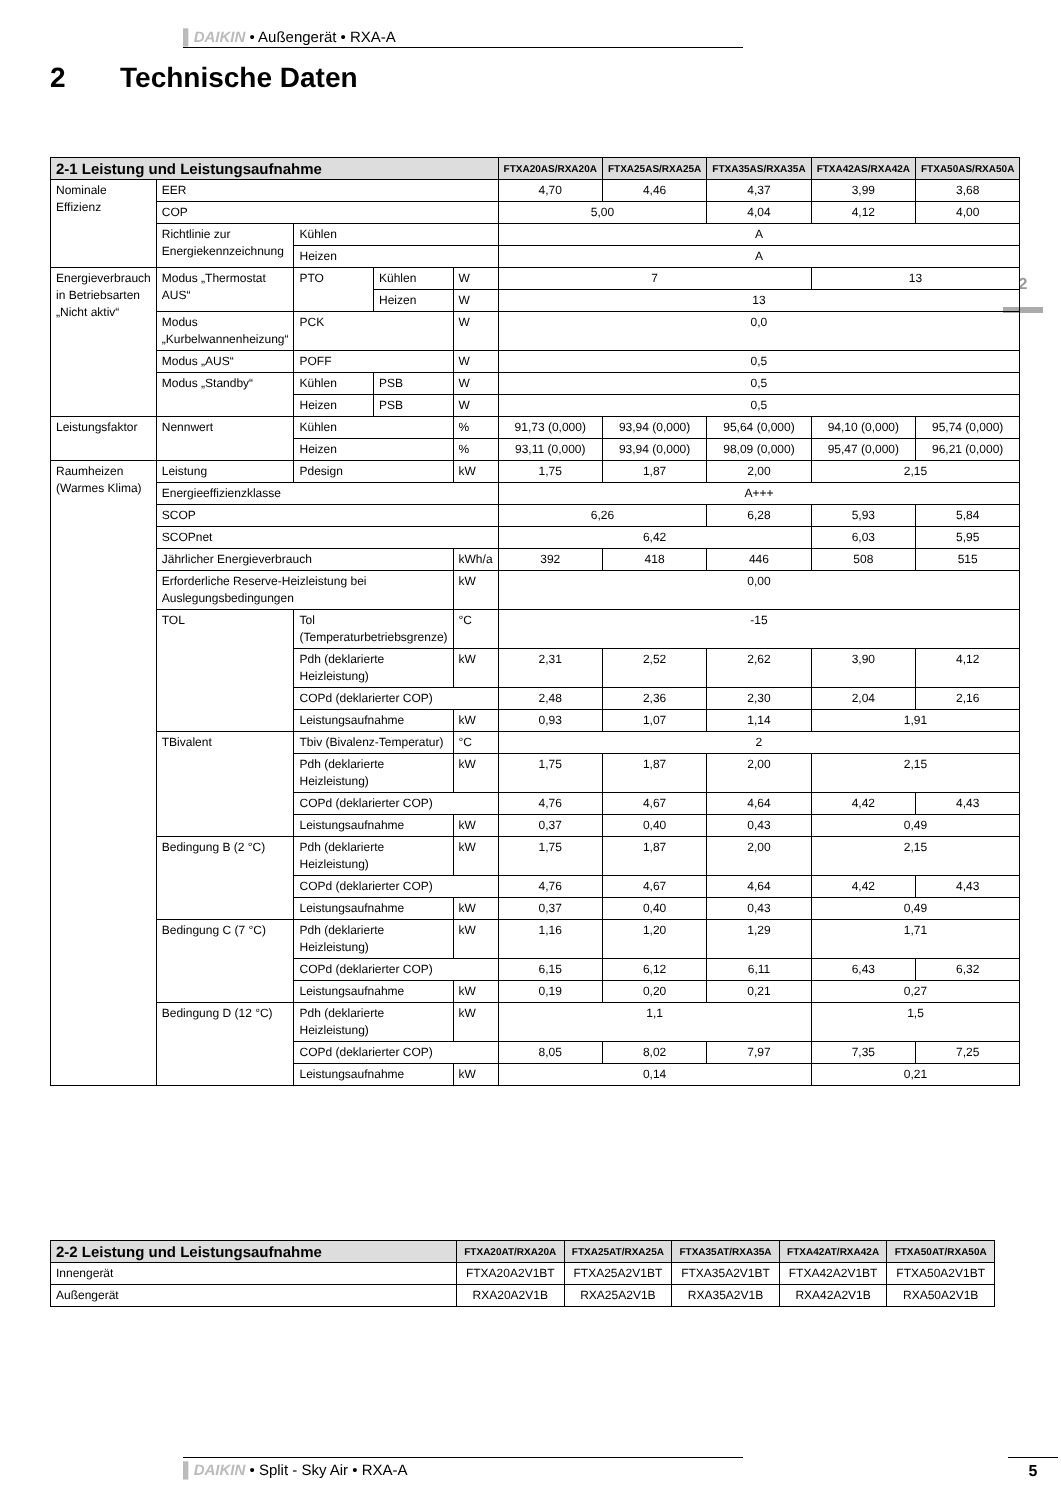▌DAIKIN • Außengerät • RXA-A
2 Technische Daten
2
| 2-1 Leistung und Leistungsaufnahme | | | | | FTXA20AS/RXA20A | FTXA25AS/RXA25A | FTXA35AS/RXA35A | FTXA42AS/RXA42A | FTXA50AS/RXA50A |
| --- | --- | --- | --- | --- | --- | --- | --- | --- | --- |
| Nominale Effizienz | EER | | | | 4,70 | 4,46 | 4,37 | 3,99 | 3,68 |
| | COP | | | | 5,00 | | 4,04 | 4,12 | 4,00 |
| | Richtlinie zur Energiekennzeichnung | Kühlen | | | A | | | | |
| | | Heizen | | | A | | | | |
| Energieverbrauch in Betriebsarten „Nicht aktiv“ | Modus „Thermostat AUS“ | PTO | Kühlen | W | 7 | | | 13 | |
| | | | Heizen | W | 13 | | | | |
| | Modus „Kurbelwannenheizung“ | PCK | | W | 0,0 | | | | |
| | Modus „AUS“ | POFF | | W | 0,5 | | | | |
| | Modus „Standby“ | Kühlen | PSB | W | 0,5 | | | | |
| | | Heizen | PSB | W | 0,5 | | | | |
| Leistungsfaktor | Nennwert | Kühlen | | % | 91,73 (0,000) | 93,94 (0,000) | 95,64 (0,000) | 94,10 (0,000) | 95,74 (0,000) |
| | | Heizen | | % | 93,11 (0,000) | 93,94 (0,000) | 98,09 (0,000) | 95,47 (0,000) | 96,21 (0,000) |
| Raumheizen (Warmes Klima) | Leistung | Pdesign | | kW | 1,75 | 1,87 | 2,00 | 2,15 | |
| | Energieeffizienzklasse | | | | A+++ | | | | |
| | SCOP | | | | 6,26 | | 6,28 | 5,93 | 5,84 |
| | SCOPnet | | | | 6,42 | | | 6,03 | 5,95 |
| | Jährlicher Energieverbrauch | | | kWh/a | 392 | 418 | 446 | 508 | 515 |
| | Erforderliche Reserve-Heizleistung bei Auslegungsbedingungen | | | kW | 0,00 | | | | |
| | TOL | Tol (Temperaturbetriebsgrenze) | | °C | -15 | | | | |
| | | Pdh (deklarierte Heizleistung) | | kW | 2,31 | 2,52 | 2,62 | 3,90 | 4,12 |
| | | COPd (deklarierter COP) | | | 2,48 | 2,36 | 2,30 | 2,04 | 2,16 |
| | | Leistungsaufnahme | | kW | 0,93 | 1,07 | 1,14 | 1,91 | |
| | TBivalent | Tbiv (Bivalenz-Temperatur) | | °C | 2 | | | | |
| | | Pdh (deklarierte Heizleistung) | | kW | 1,75 | 1,87 | 2,00 | 2,15 | |
| | | COPd (deklarierter COP) | | | 4,76 | 4,67 | 4,64 | 4,42 | 4,43 |
| | | Leistungsaufnahme | | kW | 0,37 | 0,40 | 0,43 | 0,49 | |
| | Bedingung B (2 °C) | Pdh (deklarierte Heizleistung) | | kW | 1,75 | 1,87 | 2,00 | 2,15 | |
| | | COPd (deklarierter COP) | | | 4,76 | 4,67 | 4,64 | 4,42 | 4,43 |
| | | Leistungsaufnahme | | kW | 0,37 | 0,40 | 0,43 | 0,49 | |
| | Bedingung C (7 °C) | Pdh (deklarierte Heizleistung) | | kW | 1,16 | 1,20 | 1,29 | 1,71 | |
| | | COPd (deklarierter COP) | | | 6,15 | 6,12 | 6,11 | 6,43 | 6,32 |
| | | Leistungsaufnahme | | kW | 0,19 | 0,20 | 0,21 | 0,27 | |
| | Bedingung D (12 °C) | Pdh (deklarierte Heizleistung) | | kW | 1,1 | | | 1,5 | |
| | | COPd (deklarierter COP) | | | 8,05 | 8,02 | 7,97 | 7,35 | 7,25 |
| | | Leistungsaufnahme | | kW | 0,14 | | | 0,21 | |
| 2-2 Leistung und Leistungsaufnahme | FTXA20AT/RXA20A | FTXA25AT/RXA25A | FTXA35AT/RXA35A | FTXA42AT/RXA42A | FTXA50AT/RXA50A |
| --- | --- | --- | --- | --- | --- |
| Innengerät | FTXA20A2V1BT | FTXA25A2V1BT | FTXA35A2V1BT | FTXA42A2V1BT | FTXA50A2V1BT |
| Außengerät | RXA20A2V1B | RXA25A2V1B | RXA35A2V1B | RXA42A2V1B | RXA50A2V1B |
▌DAIKIN • Split - Sky Air • RXA-A 5